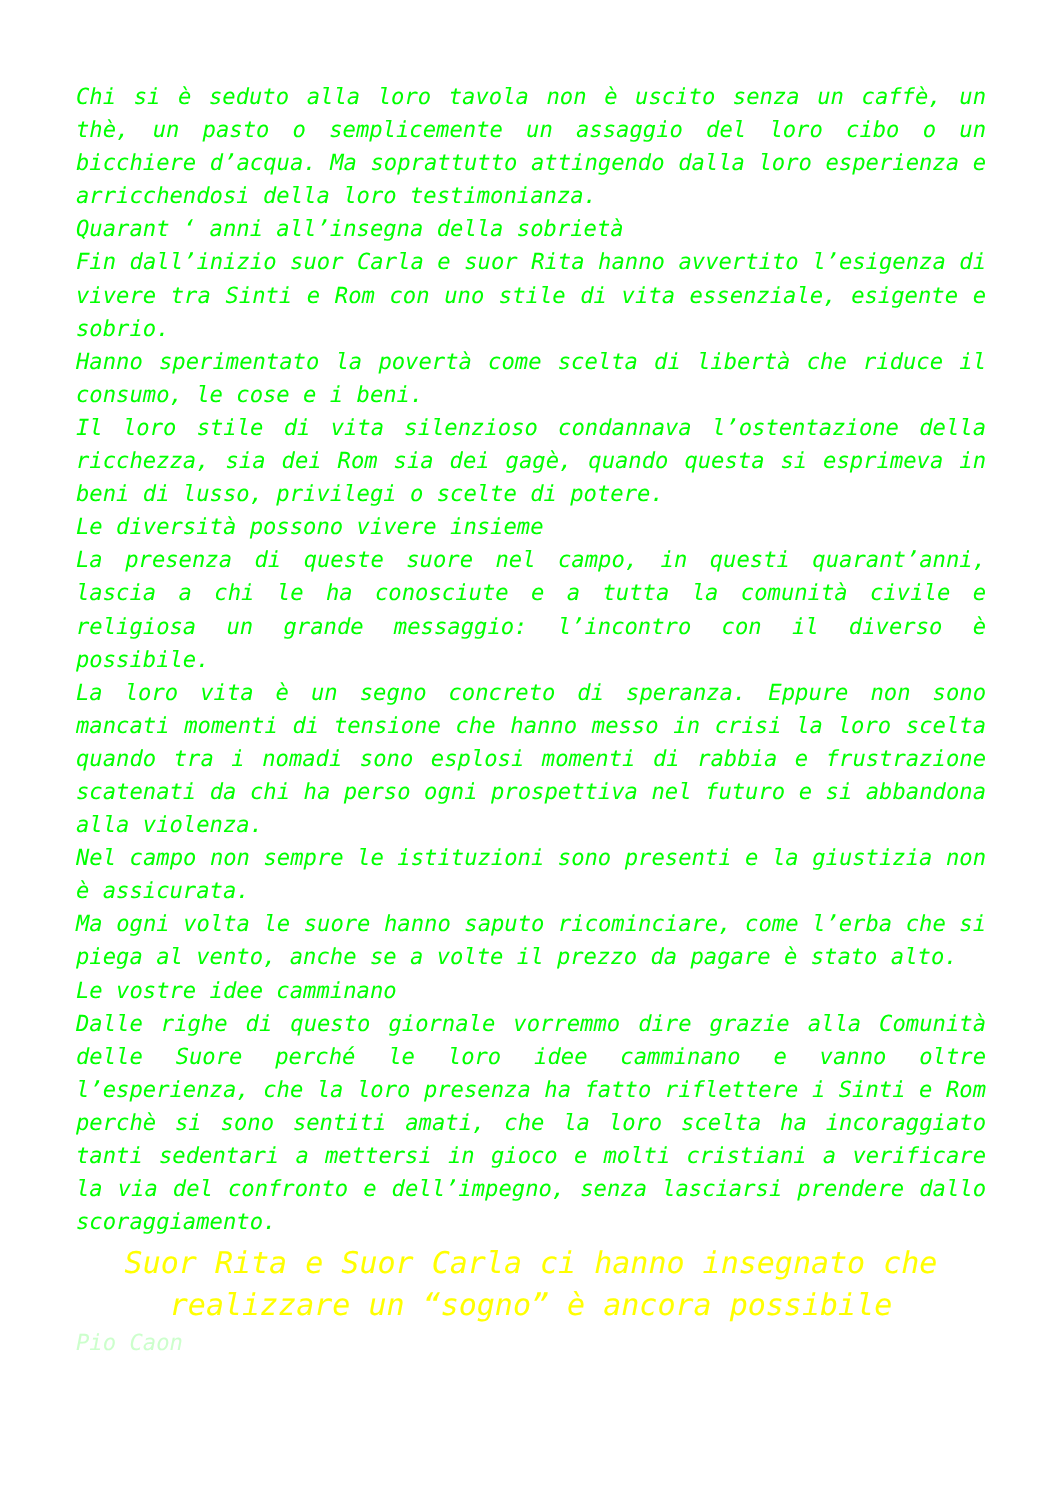Chi si è seduto alla loro tavola non è uscito senza un caffè, un thè, un pasto o semplicemente un assaggio del loro cibo o un bicchiere d’acqua. Ma soprattutto attingendo dalla loro esperienza e arricchendosi della loro testimonianza.
Quarant ‘ anni all’insegna della sobrietà
Fin dall’inizio suor Carla e suor Rita hanno avvertito l’esigenza di vivere tra Sinti e Rom con uno stile di vita essenziale, esigente e sobrio.
Hanno sperimentato la povertà come scelta di libertà che riduce il consumo, le cose e i beni.
Il loro stile di vita silenzioso condannava l’ostentazione della ricchezza, sia dei Rom sia dei gagè, quando questa si esprimeva in beni di lusso, privilegi o scelte di potere.
Le diversità possono vivere insieme
La presenza di queste suore nel campo, in questi quarant’anni, lascia a chi le ha conosciute e a tutta la comunità civile e religiosa un grande messaggio: l’incontro con il diverso è possibile.
La loro vita è un segno concreto di speranza. Eppure non sono mancati momenti di tensione che hanno messo in crisi la loro scelta quando tra i nomadi sono esplosi momenti di rabbia e frustrazione scatenati da chi ha perso ogni prospettiva nel futuro e si abbandona alla violenza.
Nel campo non sempre le istituzioni sono presenti e la giustizia non è assicurata.
Ma ogni volta le suore hanno saputo ricominciare, come l’erba che si piega al vento, anche se a volte il prezzo da pagare è stato alto.
Le vostre idee camminano
Dalle righe di questo giornale vorremmo dire grazie alla Comunità delle Suore perché le loro idee camminano e vanno oltre l’esperienza, che la loro presenza ha fatto riflettere i Sinti e Rom perchè si sono sentiti amati, che la loro scelta ha incoraggiato tanti sedentari a mettersi in gioco e molti cristiani a verificare la via del confronto e dell’impegno, senza lasciarsi prendere dallo scoraggiamento.
Suor Rita e Suor Carla ci hanno insegnato che realizzare un “sogno” è ancora possibile
Pio Caon